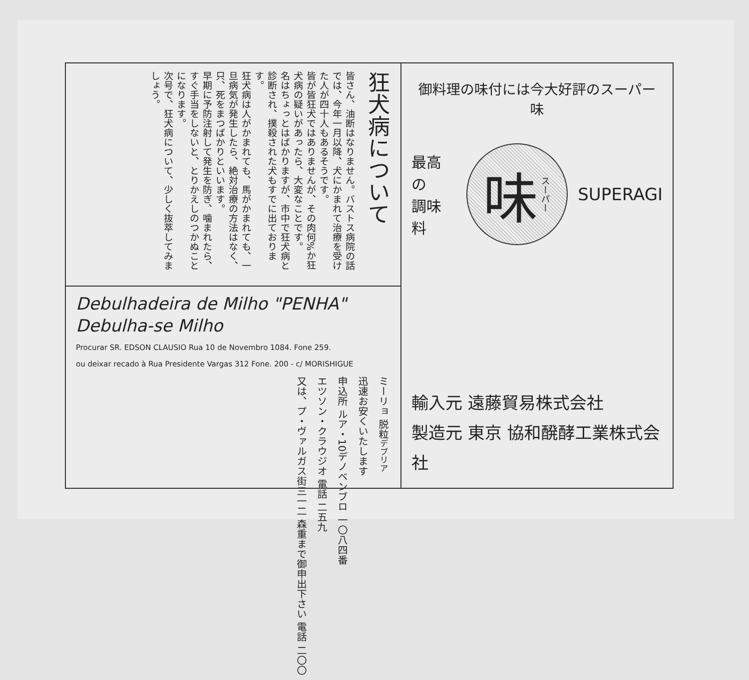狂犬病について
皆さん、油断はなりません。バストス病院の話では、今年一月以降、犬にかまれて治療を受けた人が四十人もあるそうです。
皆が皆狂犬ではありませんが、その肉何%か狂犬病の疑いがあったら、大変なことです。
名はちょっとはばかりますが、市中で狂犬病と診断され、撲殺された犬もすでに出ております。
狂犬病は人がかまれても、馬がかまれても、一旦病気が発生したら、絶対治療の方法はなく、只、死をまつばかりといいます。
早期に予防注射して発生を防ぎ、噛まれたら、すぐ手当をしないと、とりかえしのつかぬことになります。
次号で、狂犬病について、少しく抜萃してみましょう。
Debulhadeira de Milho "PENHA"
Debulha-se Milho
Procurar SR. EDSON CLAUSIO Rua 10 de Novembro 1084. Fone 259.
ou deixar recado à Rua Presidente Vargas 312 Fone. 200 - c/ MORISHIGUE
ミーリョ 脱粒デブリア
迅速お安くいたします
申込所 ルア・10デノベンブロ 一〇八四番
エツソン・クラウジオ 電話 二五九
又は、プ・ヴァルガス街三一二 森重まで御申出下さい 電話 二〇〇
御料理の味付には今大好評のスーパー味
最高の
調味料
味 スーパー
SUPERAGI
輸入元 遠藤貿易株式会社
製造元 東京 協和醗酵工業株式会社